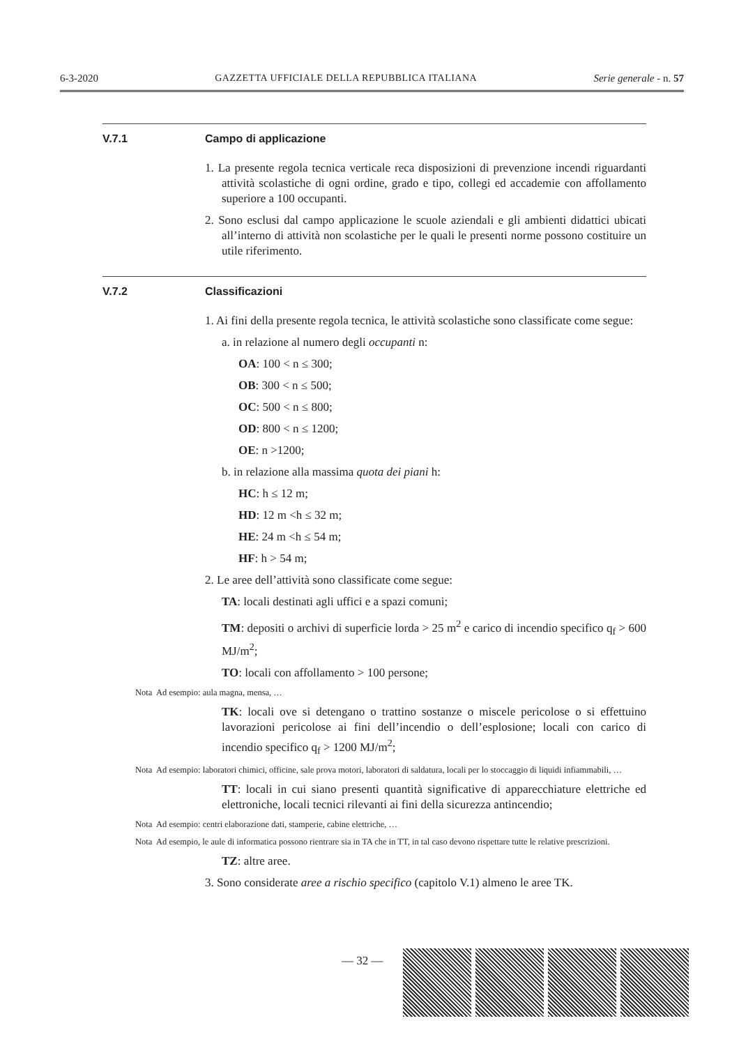6-3-2020 GAZZETTA UFFICIALE DELLA REPUBBLICA ITALIANA Serie generale - n. 57
V.7.1 Campo di applicazione
1. La presente regola tecnica verticale reca disposizioni di prevenzione incendi riguardanti attività scolastiche di ogni ordine, grado e tipo, collegi ed accademie con affollamento superiore a 100 occupanti.
2. Sono esclusi dal campo applicazione le scuole aziendali e gli ambienti didattici ubicati all’interno di attività non scolastiche per le quali le presenti norme possono costituire un utile riferimento.
V.7.2 Classificazioni
1. Ai fini della presente regola tecnica, le attività scolastiche sono classificate come segue:
a. in relazione al numero degli occupanti n:
OA: 100 < n ≤ 300;
OB: 300 < n ≤ 500;
OC: 500 < n ≤ 800;
OD: 800 < n ≤ 1200;
OE: n >1200;
b. in relazione alla massima quota dei piani h:
HC: h ≤ 12 m;
HD: 12 m <h ≤ 32 m;
HE: 24 m <h ≤ 54 m;
HF: h > 54 m;
2. Le aree dell’attività sono classificate come segue:
TA: locali destinati agli uffici e a spazi comuni;
TM: depositi o archivi di superficie lorda > 25 m<sup>2</sup> e carico di incendio specifico q<sub>f</sub> > 600 MJ/m<sup>2</sup>;
TO: locali con affollamento > 100 persone;
Nota Ad esempio: aula magna, mensa, …
TK: locali ove si detengano o trattino sostanze o miscele pericolose o si effettuino lavorazioni pericolose ai fini dell’incendio o dell’esplosione; locali con carico di incendio specifico q<sub>f</sub> > 1200 MJ/m<sup>2</sup>;
Nota Ad esempio: laboratori chimici, officine, sale prova motori, laboratori di saldatura, locali per lo stoccaggio di liquidi infiammabili, …
TT: locali in cui siano presenti quantità significative di apparecchiature elettriche ed elettroniche, locali tecnici rilevanti ai fini della sicurezza antincendio;
Nota Ad esempio: centri elaborazione dati, stamperie, cabine elettriche, …
Nota Ad esempio, le aule di informatica possono rientrare sia in TA che in TT, in tal caso devono rispettare tutte le relative prescrizioni.
TZ: altre aree.
3. Sono considerate aree a rischio specifico (capitolo V.1) almeno le aree TK.
— 32 —